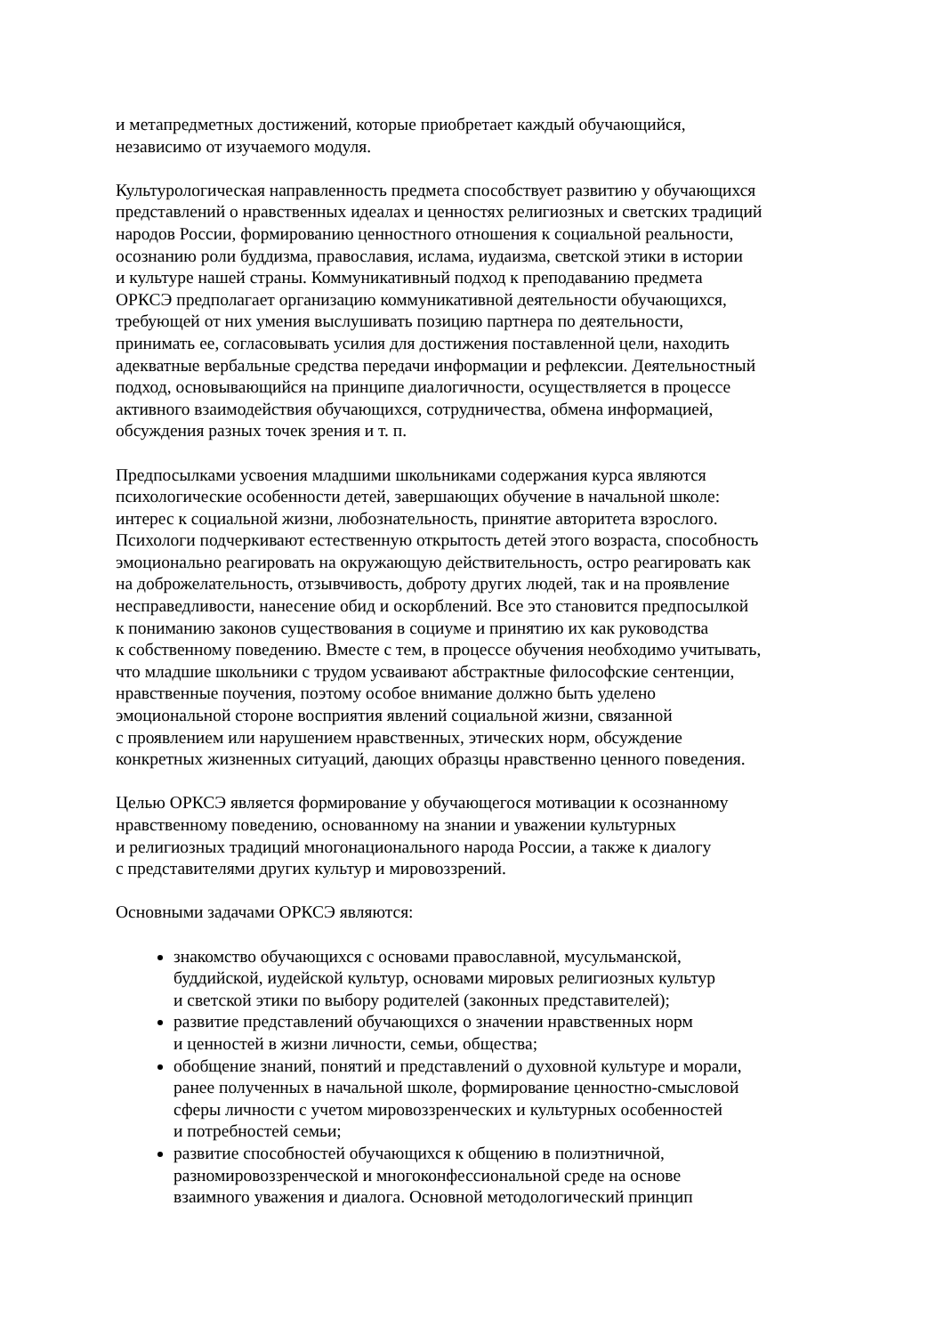и метапредметных достижений, которые приобретает каждый обучающийся, независимо от изучаемого модуля.
Культурологическая направленность предмета способствует развитию у обучающихся представлений о нравственных идеалах и ценностях религиозных и светских традиций народов России, формированию ценностного отношения к социальной реальности, осознанию роли буддизма, православия, ислама, иудаизма, светской этики в истории и культуре нашей страны. Коммуникативный подход к преподаванию предмета ОРКСЭ предполагает организацию коммуникативной деятельности обучающихся, требующей от них умения выслушивать позицию партнера по деятельности, принимать ее, согласовывать усилия для достижения поставленной цели, находить адекватные вербальные средства передачи информации и рефлексии. Деятельностный подход, основывающийся на принципе диалогичности, осуществляется в процессе активного взаимодействия обучающихся, сотрудничества, обмена информацией, обсуждения разных точек зрения и т. п.
Предпосылками усвоения младшими школьниками содержания курса являются психологические особенности детей, завершающих обучение в начальной школе: интерес к социальной жизни, любознательность, принятие авторитета взрослого. Психологи подчеркивают естественную открытость детей этого возраста, способность эмоционально реагировать на окружающую действительность, остро реагировать как на доброжелательность, отзывчивость, доброту других людей, так и на проявление несправедливости, нанесение обид и оскорблений. Все это становится предпосылкой к пониманию законов существования в социуме и принятию их как руководства к собственному поведению. Вместе с тем, в процессе обучения необходимо учитывать, что младшие школьники с трудом усваивают абстрактные философские сентенции, нравственные поучения, поэтому особое внимание должно быть уделено эмоциональной стороне восприятия явлений социальной жизни, связанной с проявлением или нарушением нравственных, этических норм, обсуждение конкретных жизненных ситуаций, дающих образцы нравственно ценного поведения.
Целью ОРКСЭ является формирование у обучающегося мотивации к осознанному нравственному поведению, основанному на знании и уважении культурных и религиозных традиций многонационального народа России, а также к диалогу с представителями других культур и мировоззрений.
Основными задачами ОРКСЭ являются:
знакомство обучающихся с основами православной, мусульманской, буддийской, иудейской культур, основами мировых религиозных культур и светской этики по выбору родителей (законных представителей);
развитие представлений обучающихся о значении нравственных норм и ценностей в жизни личности, семьи, общества;
обобщение знаний, понятий и представлений о духовной культуре и морали, ранее полученных в начальной школе, формирование ценностно-смысловой сферы личности с учетом мировоззренческих и культурных особенностей и потребностей семьи;
развитие способностей обучающихся к общению в полиэтничной, разномировоззренческой и многоконфессиональной среде на основе взаимного уважения и диалога. Основной методологический принцип